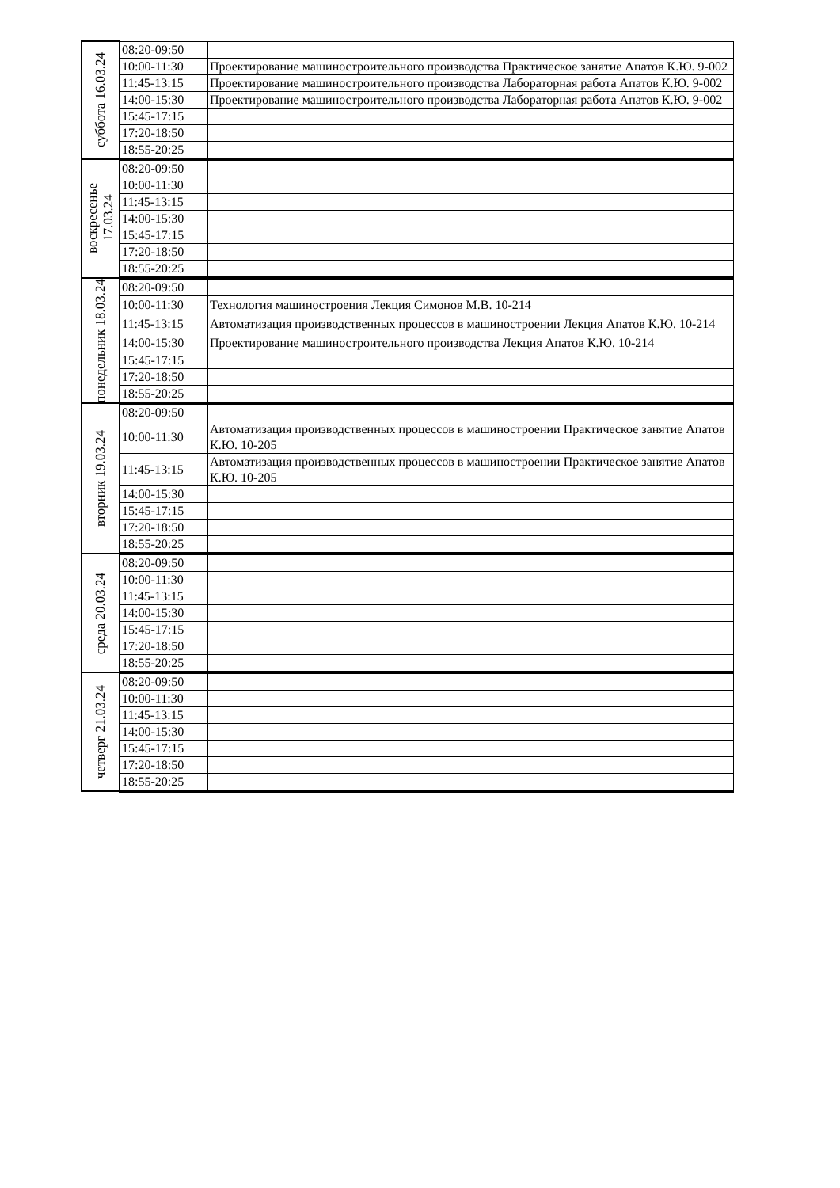| суббота 16.03.24 | 08:20-09:50 | |
| | 10:00-11:30 | Проектирование машиностроительного производства Практическое занятие Апатов К.Ю. 9-002 |
| | 11:45-13:15 | Проектирование машиностроительного производства Лабораторная работа Апатов К.Ю. 9-002 |
| | 14:00-15:30 | Проектирование машиностроительного производства Лабораторная работа Апатов К.Ю. 9-002 |
| | 15:45-17:15 | |
| | 17:20-18:50 | |
| | 18:55-20:25 | |
| воскресенье 17.03.24 | 08:20-09:50 | |
| | 10:00-11:30 | |
| | 11:45-13:15 | |
| | 14:00-15:30 | |
| | 15:45-17:15 | |
| | 17:20-18:50 | |
| | 18:55-20:25 | |
| понедельник 18.03.24 | 08:20-09:50 | |
| | 10:00-11:30 | Технология машиностроения Лекция Симонов М.В. 10-214 |
| | 11:45-13:15 | Автоматизация производственных процессов в машиностроении Лекция Апатов К.Ю. 10-214 |
| | 14:00-15:30 | Проектирование машиностроительного производства Лекция Апатов К.Ю. 10-214 |
| | 15:45-17:15 | |
| | 17:20-18:50 | |
| | 18:55-20:25 | |
| вторник 19.03.24 | 08:20-09:50 | |
| | 10:00-11:30 | Автоматизация производственных процессов в машиностроении Практическое занятие Апатов К.Ю. 10-205 |
| | 11:45-13:15 | Автоматизация производственных процессов в машиностроении Практическое занятие Апатов К.Ю. 10-205 |
| | 14:00-15:30 | |
| | 15:45-17:15 | |
| | 17:20-18:50 | |
| | 18:55-20:25 | |
| среда 20.03.24 | 08:20-09:50 | |
| | 10:00-11:30 | |
| | 11:45-13:15 | |
| | 14:00-15:30 | |
| | 15:45-17:15 | |
| | 17:20-18:50 | |
| | 18:55-20:25 | |
| четверг 21.03.24 | 08:20-09:50 | |
| | 10:00-11:30 | |
| | 11:45-13:15 | |
| | 14:00-15:30 | |
| | 15:45-17:15 | |
| | 17:20-18:50 | |
| | 18:55-20:25 | |